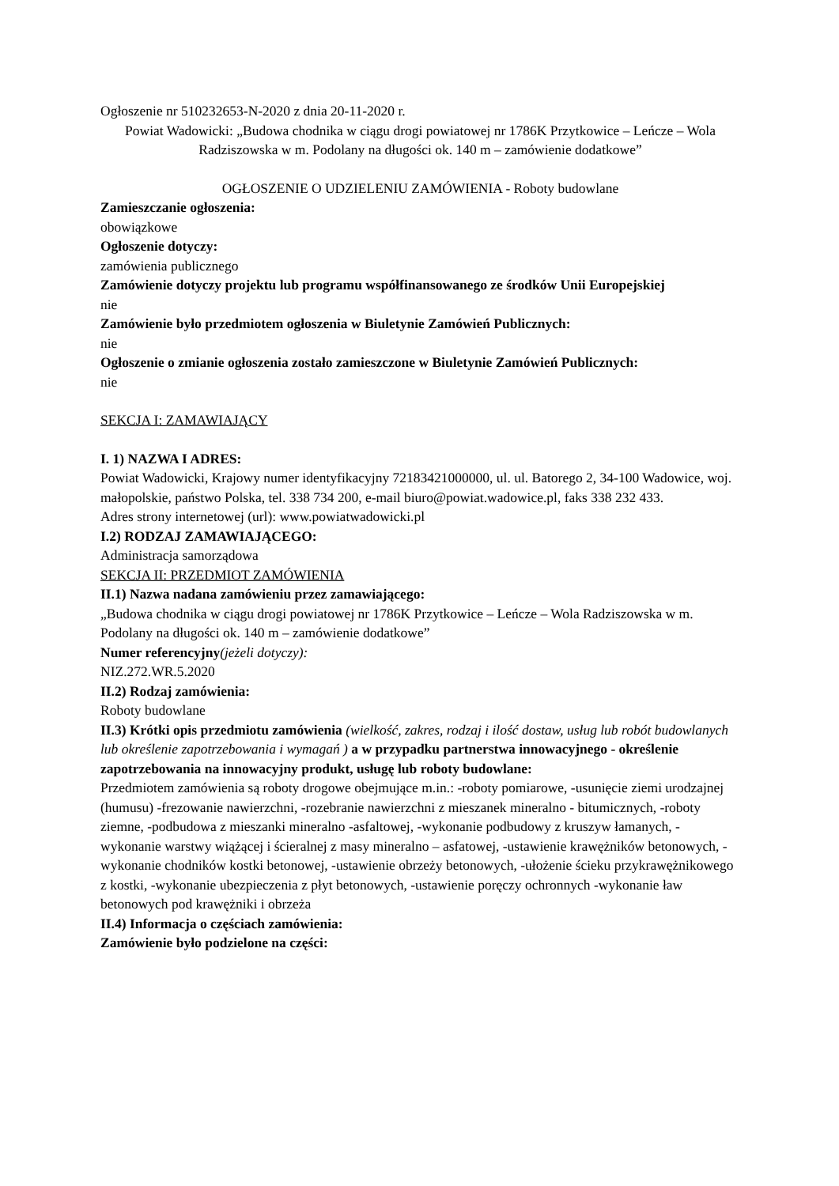Ogłoszenie nr 510232653-N-2020 z dnia 20-11-2020 r.
Powiat Wadowicki: „Budowa chodnika w ciągu drogi powiatowej nr 1786K Przytkowice – Leńcze – Wola Radziszowska w m. Podolany na długości ok. 140 m – zamówienie dodatkowe”
OGŁOSZENIE O UDZIELENIU ZAMÓWIENIA - Roboty budowlane
Zamieszczanie ogłoszenia:
obowiązkowe
Ogłoszenie dotyczy:
zamówienia publicznego
Zamówienie dotyczy projektu lub programu współfinansowanego ze środków Unii Europejskiej
nie
Zamówienie było przedmiotem ogłoszenia w Biuletynie Zamówień Publicznych:
nie
Ogłoszenie o zmianie ogłoszenia zostało zamieszczone w Biuletynie Zamówień Publicznych:
nie
SEKCJA I: ZAMAWIAJĄCY
I. 1) NAZWA I ADRES:
Powiat Wadowicki, Krajowy numer identyfikacyjny 72183421000000, ul. ul. Batorego 2, 34-100 Wadowice, woj. małopolskie, państwo Polska, tel. 338 734 200, e-mail biuro@powiat.wadowice.pl, faks 338 232 433.
Adres strony internetowej (url): www.powiatwadowicki.pl
I.2) RODZAJ ZAMAWIAJĄCEGO:
Administracja samorządowa
SEKCJA II: PRZEDMIOT ZAMÓWIENIA
II.1) Nazwa nadana zamówieniu przez zamawiającego:
„Budowa chodnika w ciągu drogi powiatowej nr 1786K Przytkowice – Leńcze – Wola Radziszowska w m. Podolany na długości ok. 140 m – zamówienie dodatkowe”
Numer referencyjny(jeżeli dotyczy):
NIZ.272.WR.5.2020
II.2) Rodzaj zamówienia:
Roboty budowlane
II.3) Krótki opis przedmiotu zamówienia (wielkość, zakres, rodzaj i ilość dostaw, usług lub robót budowlanych lub określenie zapotrzebowania i wymagań ) a w przypadku partnerstwa innowacyjnego - określenie zapotrzebowania na innowacyjny produkt, usługę lub roboty budowlane:
Przedmiotem zamówienia są roboty drogowe obejmujące m.in.: -roboty pomiarowe, -usunięcie ziemi urodzajnej (humusu) -frezowanie nawierzchni, -rozebranie nawierzchni z mieszanek mineralno - bitumicznych, -roboty ziemne, -podbudowa z mieszanki mineralno -asfaltowej, -wykonanie podbudowy z kruszyw łamanych, -wykonanie warstwy wiążącej i ścieralnej z masy mineralno – asfatowej, -ustawienie krawężników betonowych, -wykonanie chodników kostki betonowej, -ustawienie obrzeży betonowych, -ułożenie ścieku przykrawężnikowego z kostki, -wykonanie ubezpieczenia z płyt betonowych, -ustawienie poręczy ochronnych -wykonanie ław betonowych pod krawężniki i obrzeża
II.4) Informacja o częściach zamówienia:
Zamówienie było podzielone na części: